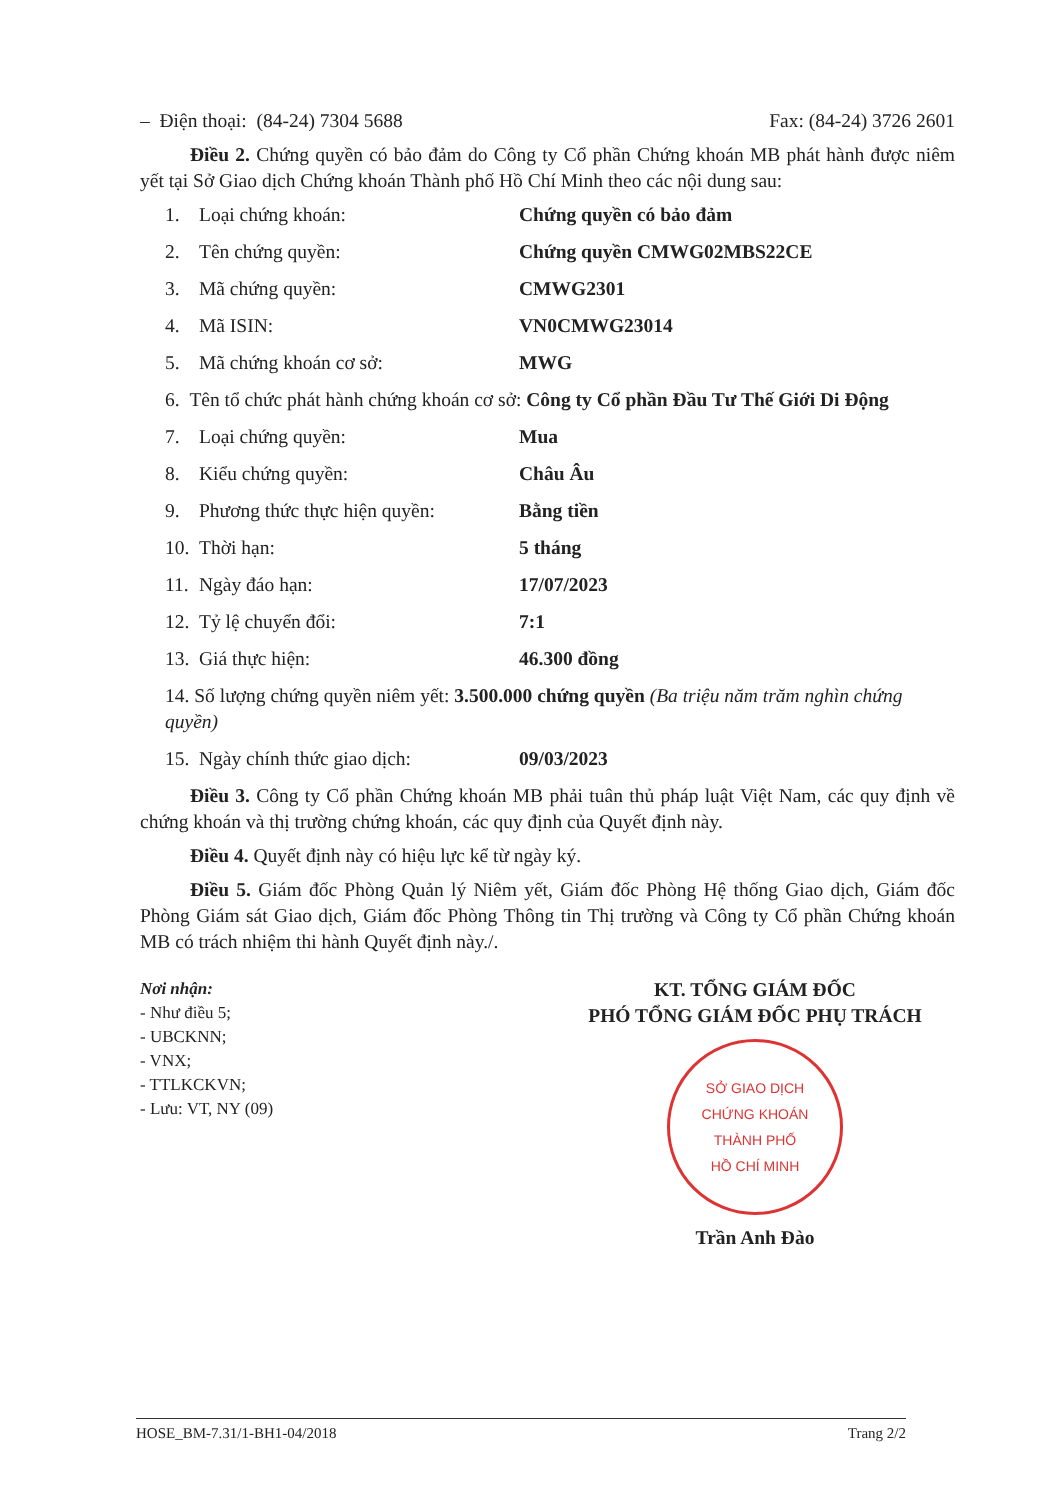– Điện thoại: (84-24) 7304 5688 Fax: (84-24) 3726 2601
Điều 2. Chứng quyền có bảo đảm do Công ty Cổ phần Chứng khoán MB phát hành được niêm yết tại Sở Giao dịch Chứng khoán Thành phố Hồ Chí Minh theo các nội dung sau:
1. Loại chứng khoán: Chứng quyền có bảo đảm
2. Tên chứng quyền: Chứng quyền CMWG02MBS22CE
3. Mã chứng quyền: CMWG2301
4. Mã ISIN: VN0CMWG23014
5. Mã chứng khoán cơ sở: MWG
6. Tên tổ chức phát hành chứng khoán cơ sở: Công ty Cổ phần Đầu Tư Thế Giới Di Động
7. Loại chứng quyền: Mua
8. Kiểu chứng quyền: Châu Âu
9. Phương thức thực hiện quyền: Bằng tiền
10. Thời hạn: 5 tháng
11. Ngày đáo hạn: 17/07/2023
12. Tỷ lệ chuyển đổi: 7:1
13. Giá thực hiện: 46.300 đồng
14. Số lượng chứng quyền niêm yết: 3.500.000 chứng quyền (Ba triệu năm trăm nghìn chứng quyền)
15. Ngày chính thức giao dịch: 09/03/2023
Điều 3. Công ty Cổ phần Chứng khoán MB phải tuân thủ pháp luật Việt Nam, các quy định về chứng khoán và thị trường chứng khoán, các quy định của Quyết định này.
Điều 4. Quyết định này có hiệu lực kể từ ngày ký.
Điều 5. Giám đốc Phòng Quản lý Niêm yết, Giám đốc Phòng Hệ thống Giao dịch, Giám đốc Phòng Giám sát Giao dịch, Giám đốc Phòng Thông tin Thị trường và Công ty Cổ phần Chứng khoán MB có trách nhiệm thi hành Quyết định này./.
Nơi nhận:
- Như điều 5;
- UBCKNN;
- VNX;
- TTLKCKVN;
- Lưu: VT, NY (09)
KT. TỔNG GIÁM ĐỐC
PHÓ TỔNG GIÁM ĐỐC PHỤ TRÁCH
SỞ GIAO DỊCH
CHỨNG KHOÁN
THÀNH PHỐ
HỒ CHÍ MINH
Trần Anh Đào
HOSE_BM-7.31/1-BH1-04/2018 Trang 2/2